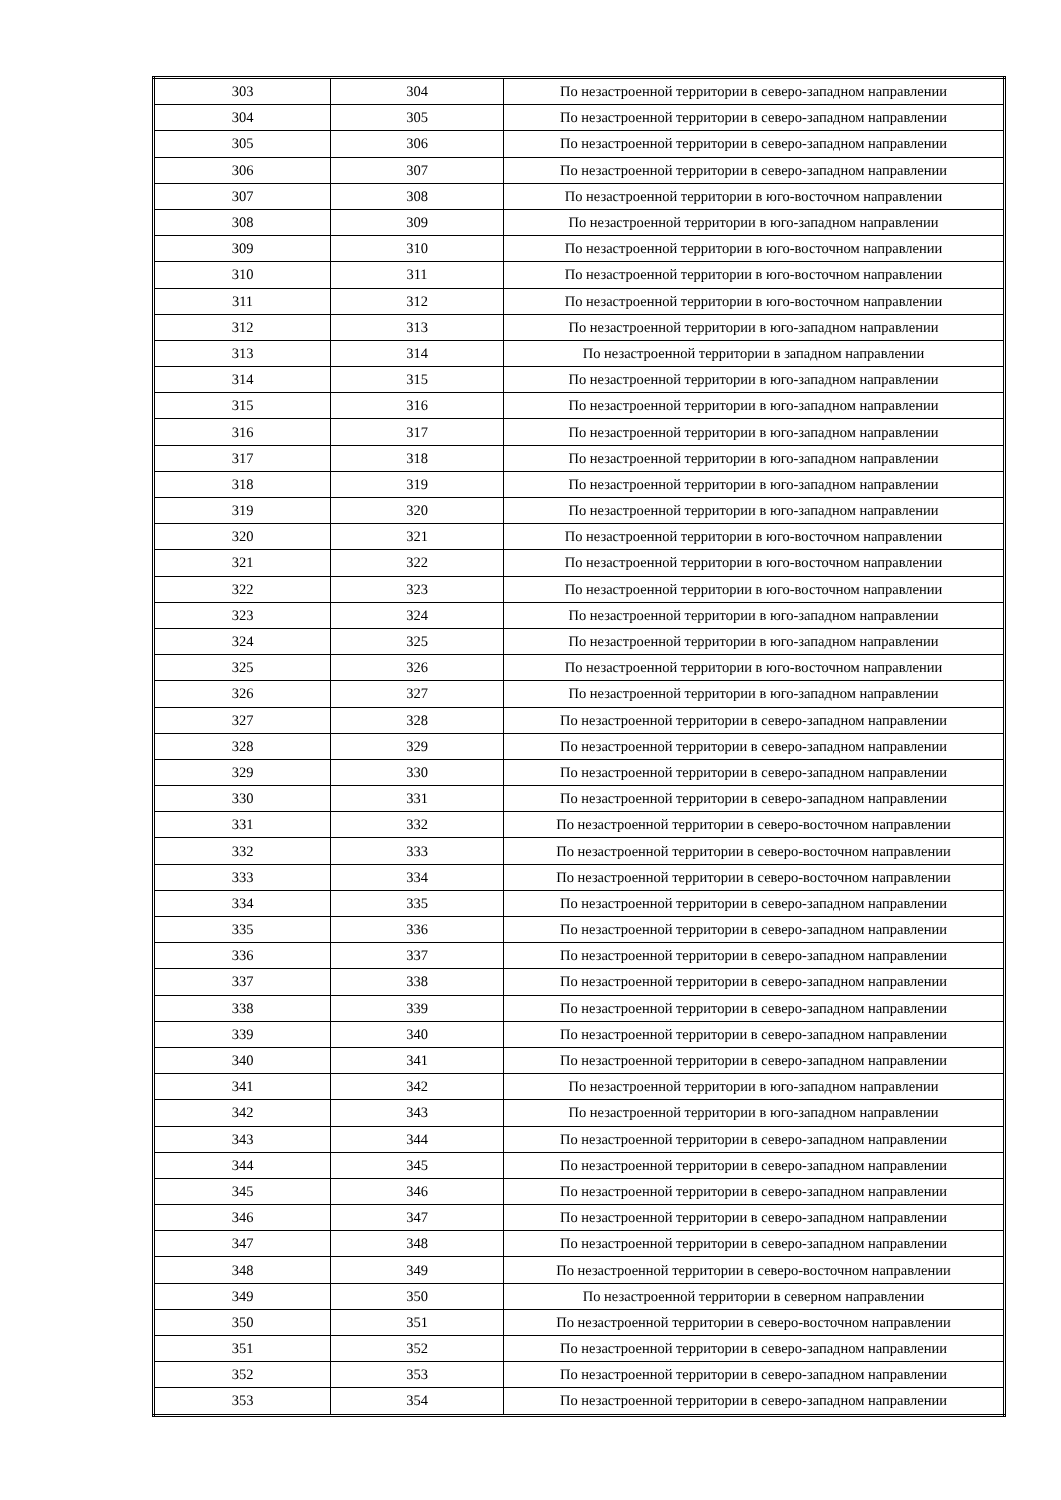| 303 | 304 | По незастроенной территории в северо-западном направлении |
| 304 | 305 | По незастроенной территории в северо-западном направлении |
| 305 | 306 | По незастроенной территории в северо-западном направлении |
| 306 | 307 | По незастроенной территории в северо-западном направлении |
| 307 | 308 | По незастроенной территории в юго-восточном направлении |
| 308 | 309 | По незастроенной территории в юго-западном направлении |
| 309 | 310 | По незастроенной территории в юго-восточном направлении |
| 310 | 311 | По незастроенной территории в юго-восточном направлении |
| 311 | 312 | По незастроенной территории в юго-восточном направлении |
| 312 | 313 | По незастроенной территории в юго-западном направлении |
| 313 | 314 | По незастроенной территории в западном направлении |
| 314 | 315 | По незастроенной территории в юго-западном направлении |
| 315 | 316 | По незастроенной территории в юго-западном направлении |
| 316 | 317 | По незастроенной территории в юго-западном направлении |
| 317 | 318 | По незастроенной территории в юго-западном направлении |
| 318 | 319 | По незастроенной территории в юго-западном направлении |
| 319 | 320 | По незастроенной территории в юго-западном направлении |
| 320 | 321 | По незастроенной территории в юго-восточном направлении |
| 321 | 322 | По незастроенной территории в юго-восточном направлении |
| 322 | 323 | По незастроенной территории в юго-восточном направлении |
| 323 | 324 | По незастроенной территории в юго-западном направлении |
| 324 | 325 | По незастроенной территории в юго-западном направлении |
| 325 | 326 | По незастроенной территории в юго-восточном направлении |
| 326 | 327 | По незастроенной территории в юго-западном направлении |
| 327 | 328 | По незастроенной территории в северо-западном направлении |
| 328 | 329 | По незастроенной территории в северо-западном направлении |
| 329 | 330 | По незастроенной территории в северо-западном направлении |
| 330 | 331 | По незастроенной территории в северо-западном направлении |
| 331 | 332 | По незастроенной территории в северо-восточном направлении |
| 332 | 333 | По незастроенной территории в северо-восточном направлении |
| 333 | 334 | По незастроенной территории в северо-восточном направлении |
| 334 | 335 | По незастроенной территории в северо-западном направлении |
| 335 | 336 | По незастроенной территории в северо-западном направлении |
| 336 | 337 | По незастроенной территории в северо-западном направлении |
| 337 | 338 | По незастроенной территории в северо-западном направлении |
| 338 | 339 | По незастроенной территории в северо-западном направлении |
| 339 | 340 | По незастроенной территории в северо-западном направлении |
| 340 | 341 | По незастроенной территории в северо-западном направлении |
| 341 | 342 | По незастроенной территории в юго-западном направлении |
| 342 | 343 | По незастроенной территории в юго-западном направлении |
| 343 | 344 | По незастроенной территории в северо-западном направлении |
| 344 | 345 | По незастроенной территории в северо-западном направлении |
| 345 | 346 | По незастроенной территории в северо-западном направлении |
| 346 | 347 | По незастроенной территории в северо-западном направлении |
| 347 | 348 | По незастроенной территории в северо-западном направлении |
| 348 | 349 | По незастроенной территории в северо-восточном направлении |
| 349 | 350 | По незастроенной территории в северном направлении |
| 350 | 351 | По незастроенной территории в северо-восточном направлении |
| 351 | 352 | По незастроенной территории в северо-западном направлении |
| 352 | 353 | По незастроенной территории в северо-западном направлении |
| 353 | 354 | По незастроенной территории в северо-западном направлении |